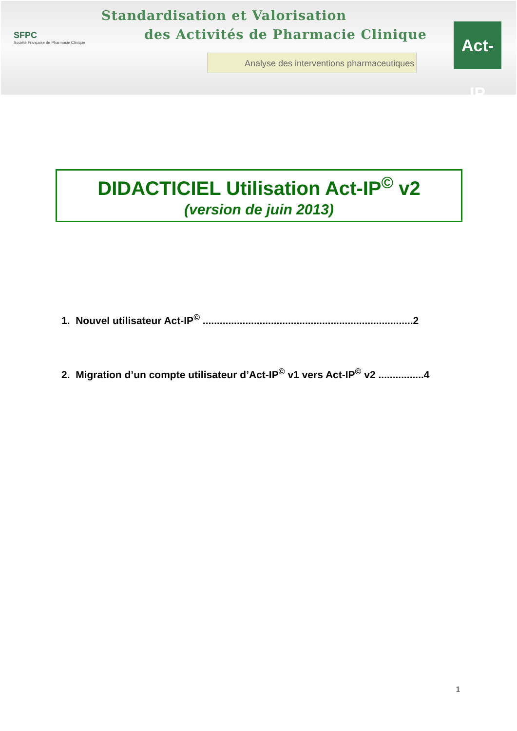SFPC
Société Française de Pharmacie Clinique
Standardisation et Valorisation
des Activités de Pharmacie Clinique
Analyse des interventions pharmaceutiques
Act-IP
DIDACTICIEL Utilisation Act-IP<sup>©</sup> v2
(version de juin 2013)
1. Nouvel utilisateur Act-IP<sup>©</sup> ..........................................................................2
2. Migration d’un compte utilisateur d’Act-IP<sup>©</sup> v1 vers Act-IP<sup>©</sup> v2 ................4
1